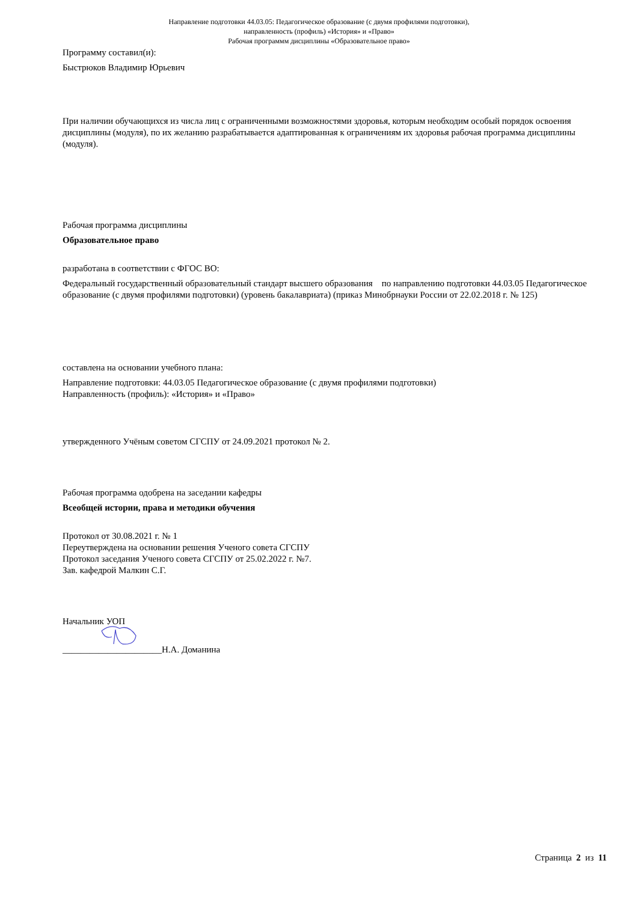Направление подготовки 44.03.05: Педагогическое образование (с двумя профилями подготовки),
направленность (профиль) «История» и «Право»
Рабочая программм дисциплины «Образовательное право»
Программу составил(и):
Быстрюков Владимир Юрьевич
При наличии обучающихся из числа лиц с ограниченными возможностями здоровья, которым необходим особый порядок освоения дисциплины (модуля), по их желанию разрабатывается адаптированная к ограничениям их здоровья рабочая программа дисциплины (модуля).
Рабочая программа дисциплины
Образовательное право
разработана в соответствии с ФГОС ВО:
Федеральный государственный образовательный стандарт высшего образования по направлению подготовки 44.03.05 Педагогическое образование (с двумя профилями подготовки) (уровень бакалавриата) (приказ Минобрнауки России от 22.02.2018 г. № 125)
составлена на основании учебного плана:
Направление подготовки: 44.03.05 Педагогическое образование (с двумя профилями подготовки)
Направленность (профиль): «История» и «Право»
утвержденного Учёным советом СГСПУ от 24.09.2021 протокол № 2.
Рабочая программа одобрена на заседании кафедры
Всеобщей истории, права и методики обучения
Протокол от 30.08.2021 г. № 1
Переутверждена на основании решения Ученого совета СГСПУ
Протокол заседания Ученого совета СГСПУ от 25.02.2022 г. №7.
Зав. кафедрой Малкин С.Г.
Начальник УОП
______________________Н.А. Доманина
Страница 2 из 11